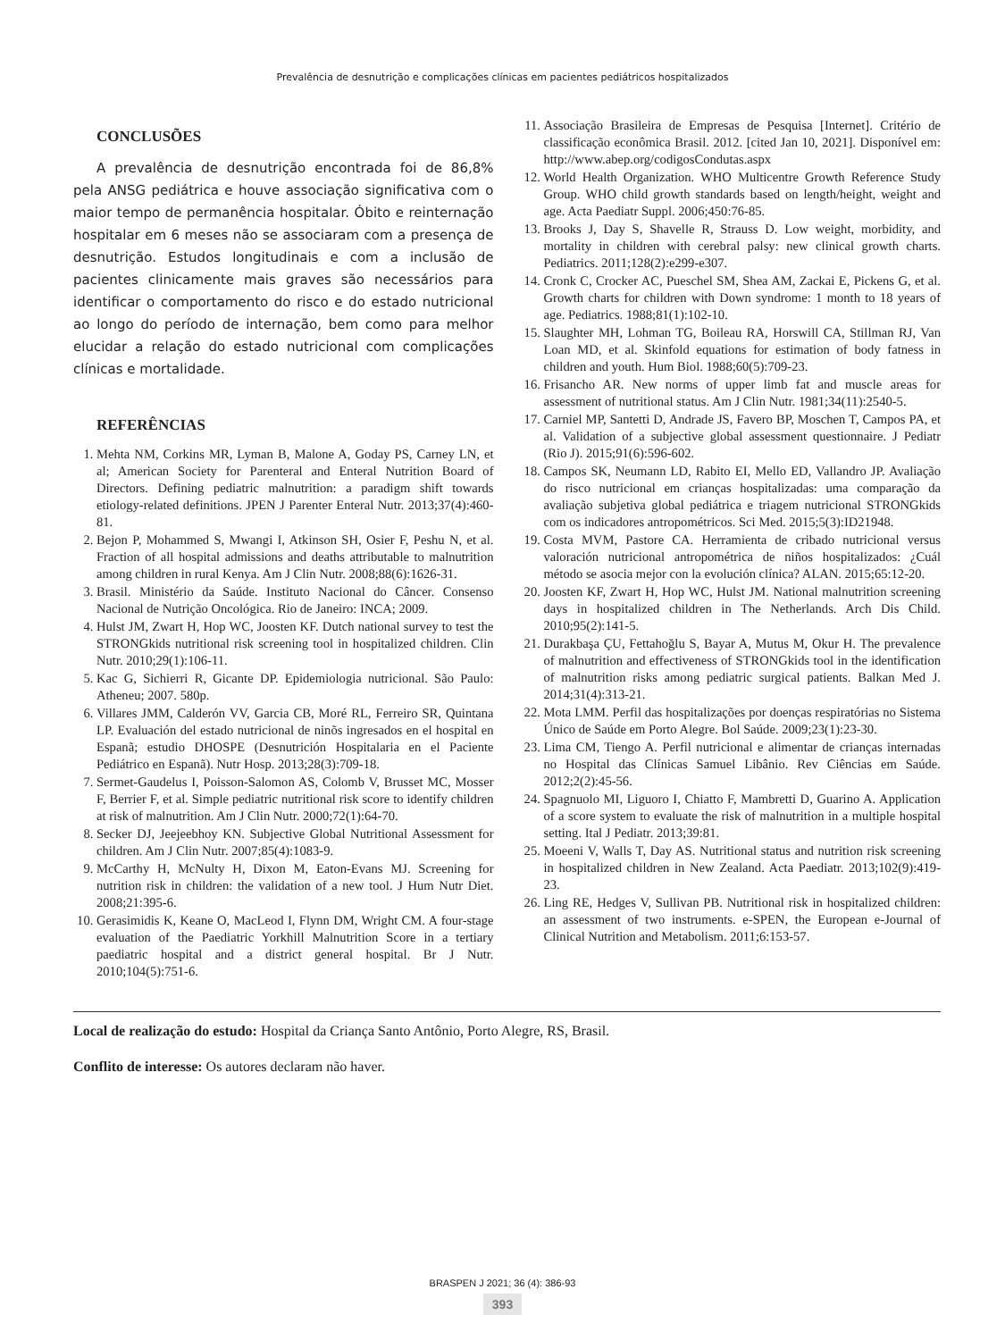Prevalência de desnutrição e complicações clínicas em pacientes pediátricos hospitalizados
CONCLUSÕES
A prevalência de desnutrição encontrada foi de 86,8% pela ANSG pediátrica e houve associação significativa com o maior tempo de permanência hospitalar. Óbito e reinternação hospitalar em 6 meses não se associaram com a presença de desnutrição. Estudos longitudinais e com a inclusão de pacientes clinicamente mais graves são necessários para identificar o comportamento do risco e do estado nutricional ao longo do período de internação, bem como para melhor elucidar a relação do estado nutricional com complicações clínicas e mortalidade.
REFERÊNCIAS
1. Mehta NM, Corkins MR, Lyman B, Malone A, Goday PS, Carney LN, et al; American Society for Parenteral and Enteral Nutrition Board of Directors. Defining pediatric malnutrition: a paradigm shift towards etiology-related definitions. JPEN J Parenter Enteral Nutr. 2013;37(4):460-81.
2. Bejon P, Mohammed S, Mwangi I, Atkinson SH, Osier F, Peshu N, et al. Fraction of all hospital admissions and deaths attributable to malnutrition among children in rural Kenya. Am J Clin Nutr. 2008;88(6):1626-31.
3. Brasil. Ministério da Saúde. Instituto Nacional do Câncer. Consenso Nacional de Nutrição Oncológica. Rio de Janeiro: INCA; 2009.
4. Hulst JM, Zwart H, Hop WC, Joosten KF. Dutch national survey to test the STRONGkids nutritional risk screening tool in hospitalized children. Clin Nutr. 2010;29(1):106-11.
5. Kac G, Sichierri R, Gicante DP. Epidemiologia nutricional. São Paulo: Atheneu; 2007. 580p.
6. Villares JMM, Calderón VV, Garcia CB, Moré RL, Ferreiro SR, Quintana LP. Evaluación del estado nutricional de ninõs ingresados en el hospital en Espanã; estudio DHOSPE (Desnutrición Hospitalaria en el Paciente Pediátrico en Espanã). Nutr Hosp. 2013;28(3):709-18.
7. Sermet-Gaudelus I, Poisson-Salomon AS, Colomb V, Brusset MC, Mosser F, Berrier F, et al. Simple pediatric nutritional risk score to identify children at risk of malnutrition. Am J Clin Nutr. 2000;72(1):64-70.
8. Secker DJ, Jeejeebhoy KN. Subjective Global Nutritional Assessment for children. Am J Clin Nutr. 2007;85(4):1083-9.
9. McCarthy H, McNulty H, Dixon M, Eaton-Evans MJ. Screening for nutrition risk in children: the validation of a new tool. J Hum Nutr Diet. 2008;21:395-6.
10. Gerasimidis K, Keane O, MacLeod I, Flynn DM, Wright CM. A four-stage evaluation of the Paediatric Yorkhill Malnutrition Score in a tertiary paediatric hospital and a district general hospital. Br J Nutr. 2010;104(5):751-6.
11. Associação Brasileira de Empresas de Pesquisa [Internet]. Critério de classificação econômica Brasil. 2012. [cited Jan 10, 2021]. Disponível em: http://www.abep.org/codigosCondutas.aspx
12. World Health Organization. WHO Multicentre Growth Reference Study Group. WHO child growth standards based on length/height, weight and age. Acta Paediatr Suppl. 2006;450:76-85.
13. Brooks J, Day S, Shavelle R, Strauss D. Low weight, morbidity, and mortality in children with cerebral palsy: new clinical growth charts. Pediatrics. 2011;128(2):e299-e307.
14. Cronk C, Crocker AC, Pueschel SM, Shea AM, Zackai E, Pickens G, et al. Growth charts for children with Down syndrome: 1 month to 18 years of age. Pediatrics. 1988;81(1):102-10.
15. Slaughter MH, Lohman TG, Boileau RA, Horswill CA, Stillman RJ, Van Loan MD, et al. Skinfold equations for estimation of body fatness in children and youth. Hum Biol. 1988;60(5):709-23.
16. Frisancho AR. New norms of upper limb fat and muscle areas for assessment of nutritional status. Am J Clin Nutr. 1981;34(11):2540-5.
17. Carniel MP, Santetti D, Andrade JS, Favero BP, Moschen T, Campos PA, et al. Validation of a subjective global assessment questionnaire. J Pediatr (Rio J). 2015;91(6):596-602.
18. Campos SK, Neumann LD, Rabito EI, Mello ED, Vallandro JP. Avaliação do risco nutricional em crianças hospitalizadas: uma comparação da avaliação subjetiva global pediátrica e triagem nutricional STRONGkids com os indicadores antropométricos. Sci Med. 2015;5(3):ID21948.
19. Costa MVM, Pastore CA. Herramienta de cribado nutricional versus valoración nutricional antropométrica de niños hospitalizados: ¿Cuál método se asocia mejor con la evolución clínica? ALAN. 2015;65:12-20.
20. Joosten KF, Zwart H, Hop WC, Hulst JM. National malnutrition screening days in hospitalized children in The Netherlands. Arch Dis Child. 2010;95(2):141-5.
21. Durakbaşa ÇU, Fettahoğlu S, Bayar A, Mutus M, Okur H. The prevalence of malnutrition and effectiveness of STRONGkids tool in the identification of malnutrition risks among pediatric surgical patients. Balkan Med J. 2014;31(4):313-21.
22. Mota LMM. Perfil das hospitalizações por doenças respiratórias no Sistema Único de Saúde em Porto Alegre. Bol Saúde. 2009;23(1):23-30.
23. Lima CM, Tiengo A. Perfil nutricional e alimentar de crianças internadas no Hospital das Clínicas Samuel Libânio. Rev Ciências em Saúde. 2012;2(2):45-56.
24. Spagnuolo MI, Liguoro I, Chiatto F, Mambretti D, Guarino A. Application of a score system to evaluate the risk of malnutrition in a multiple hospital setting. Ital J Pediatr. 2013;39:81.
25. Moeeni V, Walls T, Day AS. Nutritional status and nutrition risk screening in hospitalized children in New Zealand. Acta Paediatr. 2013;102(9):419-23.
26. Ling RE, Hedges V, Sullivan PB. Nutritional risk in hospitalized children: an assessment of two instruments. e-SPEN, the European e-Journal of Clinical Nutrition and Metabolism. 2011;6:153-57.
Local de realização do estudo: Hospital da Criança Santo Antônio, Porto Alegre, RS, Brasil.
Conflito de interesse: Os autores declaram não haver.
BRASPEN J 2021; 36 (4): 386-93
393